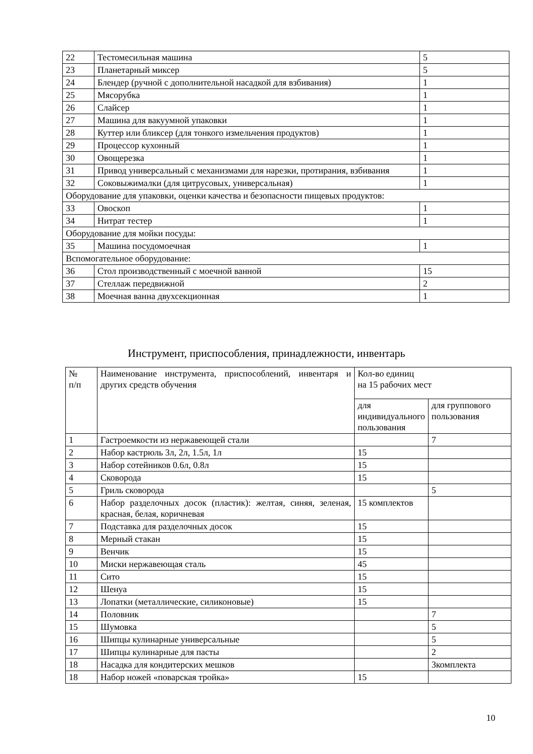| 22 | Тестомесильная машина | 5 |
| 23 | Планетарный миксер | 5 |
| 24 | Блендер (ручной с дополнительной насадкой для взбивания) | 1 |
| 25 | Мясорубка | 1 |
| 26 | Слайсер | 1 |
| 27 | Машина для вакуумной упаковки | 1 |
| 28 | Куттер или бликсер (для тонкого измельчения продуктов) | 1 |
| 29 | Процессор кухонный | 1 |
| 30 | Овощерезка | 1 |
| 31 | Привод универсальный с механизмами для нарезки, протирания, взбивания | 1 |
| 32 | Соковыжималки (для цитрусовых, универсальная) | 1 |
| Оборудование для упаковки, оценки качества и безопасности пищевых продуктов: | | |
| 33 | Овоскоп | 1 |
| 34 | Нитрат тестер | 1 |
| Оборудование для мойки посуды: | | |
| 35 | Машина посудомоечная | 1 |
| Вспомогательное оборудование: | | |
| 36 | Стол производственный с моечной ванной | 15 |
| 37 | Стеллаж передвижной | 2 |
| 38 | Моечная ванна двухсекционная | 1 |
Инструмент, приспособления, принадлежности, инвентарь
| № п/п | Наименование инструмента, приспособлений, инвентаря и других средств обучения | Кол-во единиц на 15 рабочих мест | |
| | | для индивидуального пользования | для группового пользования |
| 1 | Гастроемкости из нержавеющей стали | | 7 |
| 2 | Набор кастрюль 3л, 2л, 1.5л, 1л | 15 | |
| 3 | Набор сотейников 0.6л, 0.8л | 15 | |
| 4 | Сковорода | 15 | |
| 5 | Гриль сковорода | | 5 |
| 6 | Набор разделочных досок (пластик): желтая, синяя, зеленая, красная, белая, коричневая | 15 комплектов | |
| 7 | Подставка для разделочных досок | 15 | |
| 8 | Мерный стакан | 15 | |
| 9 | Венчик | 15 | |
| 10 | Миски нержавеющая сталь | 45 | |
| 11 | Сито | 15 | |
| 12 | Шенуа | 15 | |
| 13 | Лопатки (металлические, силиконовые) | 15 | |
| 14 | Половник | | 7 |
| 15 | Шумовка | | 5 |
| 16 | Шипцы кулинарные универсальные | | 5 |
| 17 | Шипцы кулинарные для пасты | | 2 |
| 18 | Насадка для кондитерских мешков | | 3комплекта |
| 18 | Набор ножей «поварская тройка» | 15 | |
10